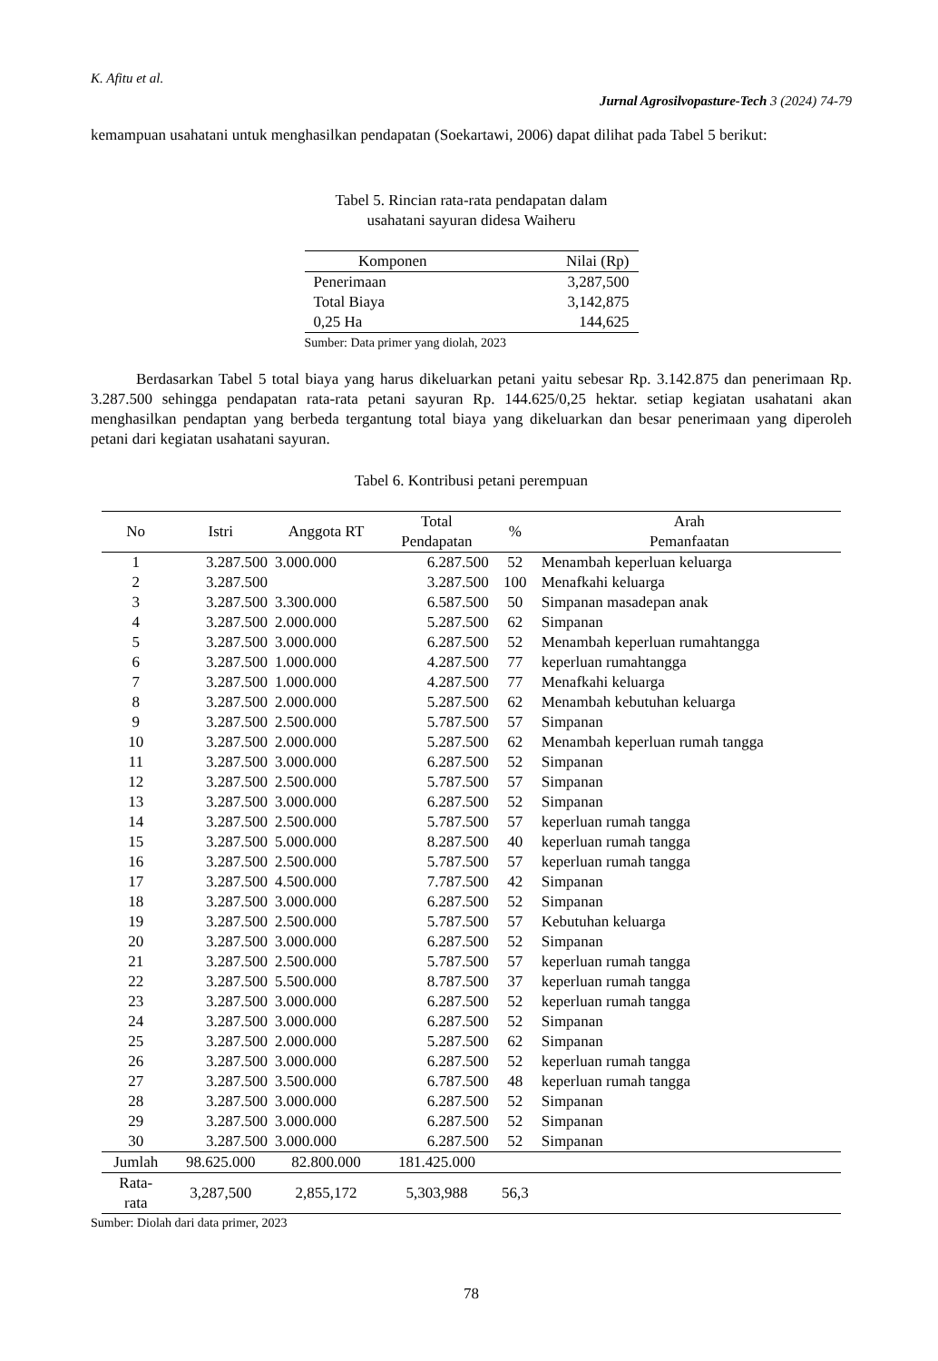K. Afitu et al.
Jurnal Agrosilvopasture-Tech 3 (2024) 74-79
kemampuan usahatani untuk menghasilkan pendapatan (Soekartawi, 2006) dapat dilihat pada Tabel 5 berikut:
Tabel 5. Rincian rata-rata pendapatan dalam
usahatani sayuran didesa Waiheru
| Komponen | Nilai (Rp) |
| --- | --- |
| Penerimaan | 3,287,500 |
| Total Biaya | 3,142,875 |
| 0,25 Ha | 144,625 |
| Sumber: Data primer yang diolah, 2023 | |
Berdasarkan Tabel 5 total biaya yang harus dikeluarkan petani yaitu sebesar Rp. 3.142.875 dan penerimaan Rp. 3.287.500 sehingga pendapatan rata-rata petani sayuran Rp. 144.625/0,25 hektar. setiap kegiatan usahatani akan menghasilkan pendaptan yang berbeda tergantung total biaya yang dikeluarkan dan besar penerimaan yang diperoleh petani dari kegiatan usahatani sayuran.
Tabel 6. Kontribusi petani perempuan
| No | Istri | Anggota RT | Total Pendapatan | % | Arah Pemanfaatan |
| --- | --- | --- | --- | --- | --- |
| 1 | 3.287.500 | 3.000.000 | 6.287.500 | 52 | Menambah keperluan keluarga |
| 2 | 3.287.500 | | 3.287.500 | 100 | Menafkahi keluarga |
| 3 | 3.287.500 | 3.300.000 | 6.587.500 | 50 | Simpanan masadepan anak |
| 4 | 3.287.500 | 2.000.000 | 5.287.500 | 62 | Simpanan |
| 5 | 3.287.500 | 3.000.000 | 6.287.500 | 52 | Menambah keperluan rumahtangga |
| 6 | 3.287.500 | 1.000.000 | 4.287.500 | 77 | keperluan rumahtangga |
| 7 | 3.287.500 | 1.000.000 | 4.287.500 | 77 | Menafkahi keluarga |
| 8 | 3.287.500 | 2.000.000 | 5.287.500 | 62 | Menambah kebutuhan keluarga |
| 9 | 3.287.500 | 2.500.000 | 5.787.500 | 57 | Simpanan |
| 10 | 3.287.500 | 2.000.000 | 5.287.500 | 62 | Menambah keperluan rumah tangga |
| 11 | 3.287.500 | 3.000.000 | 6.287.500 | 52 | Simpanan |
| 12 | 3.287.500 | 2.500.000 | 5.787.500 | 57 | Simpanan |
| 13 | 3.287.500 | 3.000.000 | 6.287.500 | 52 | Simpanan |
| 14 | 3.287.500 | 2.500.000 | 5.787.500 | 57 | keperluan rumah tangga |
| 15 | 3.287.500 | 5.000.000 | 8.287.500 | 40 | keperluan rumah tangga |
| 16 | 3.287.500 | 2.500.000 | 5.787.500 | 57 | keperluan rumah tangga |
| 17 | 3.287.500 | 4.500.000 | 7.787.500 | 42 | Simpanan |
| 18 | 3.287.500 | 3.000.000 | 6.287.500 | 52 | Simpanan |
| 19 | 3.287.500 | 2.500.000 | 5.787.500 | 57 | Kebutuhan keluarga |
| 20 | 3.287.500 | 3.000.000 | 6.287.500 | 52 | Simpanan |
| 21 | 3.287.500 | 2.500.000 | 5.787.500 | 57 | keperluan rumah tangga |
| 22 | 3.287.500 | 5.500.000 | 8.787.500 | 37 | keperluan rumah tangga |
| 23 | 3.287.500 | 3.000.000 | 6.287.500 | 52 | keperluan rumah tangga |
| 24 | 3.287.500 | 3.000.000 | 6.287.500 | 52 | Simpanan |
| 25 | 3.287.500 | 2.000.000 | 5.287.500 | 62 | Simpanan |
| 26 | 3.287.500 | 3.000.000 | 6.287.500 | 52 | keperluan rumah tangga |
| 27 | 3.287.500 | 3.500.000 | 6.787.500 | 48 | keperluan rumah tangga |
| 28 | 3.287.500 | 3.000.000 | 6.287.500 | 52 | Simpanan |
| 29 | 3.287.500 | 3.000.000 | 6.287.500 | 52 | Simpanan |
| 30 | 3.287.500 | 3.000.000 | 6.287.500 | 52 | Simpanan |
| Jumlah | 98.625.000 | 82.800.000 | 181.425.000 | | |
| Rata- rata | 3,287,500 | 2,855,172 | 5,303,988 | 56,3 | |
Sumber: Diolah dari data primer, 2023
78